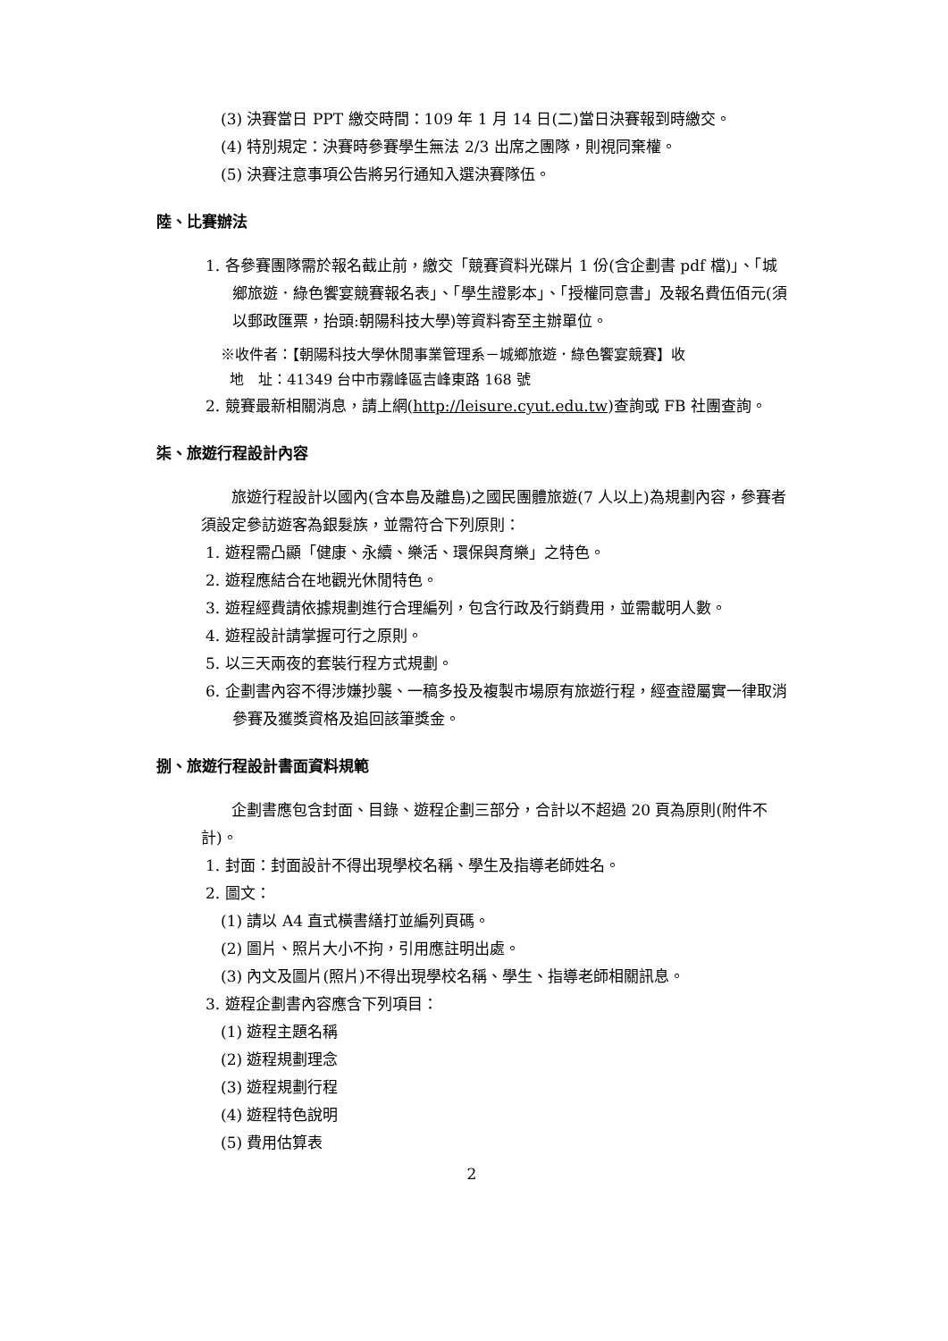(3) 決賽當日 PPT 繳交時間：109 年 1 月 14 日(二)當日決賽報到時繳交。
(4) 特別規定：決賽時參賽學生無法 2/3 出席之團隊，則視同棄權。
(5) 決賽注意事項公告將另行通知入選決賽隊伍。
陸、比賽辦法
1. 各參賽團隊需於報名截止前，繳交「競賽資料光碟片 1 份(含企劃書 pdf 檔)」、「城鄉旅遊．綠色饗宴競賽報名表」、「學生證影本」、「授權同意書」及報名費伍佰元(須以郵政匯票，抬頭:朝陽科技大學)等資料寄至主辦單位。
※收件者：【朝陽科技大學休閒事業管理系－城鄉旅遊．綠色饗宴競賽】收
地　址：41349 台中市霧峰區吉峰東路 168 號
2. 競賽最新相關消息，請上網(http://leisure.cyut.edu.tw)查詢或 FB 社團查詢。
柒、旅遊行程設計內容
旅遊行程設計以國內(含本島及離島)之國民團體旅遊(7 人以上)為規劃內容，參賽者須設定參訪遊客為銀髮族，並需符合下列原則：
1. 遊程需凸顯「健康、永續、樂活、環保與育樂」之特色。
2. 遊程應結合在地觀光休閒特色。
3. 遊程經費請依據規劃進行合理編列，包含行政及行銷費用，並需載明人數。
4. 遊程設計請掌握可行之原則。
5. 以三天兩夜的套裝行程方式規劃。
6. 企劃書內容不得涉嫌抄襲、一稿多投及複製市場原有旅遊行程，經查證屬實一律取消參賽及獲獎資格及追回該筆獎金。
捌、旅遊行程設計書面資料規範
企劃書應包含封面、目錄、遊程企劃三部分，合計以不超過 20 頁為原則(附件不計)。
1. 封面：封面設計不得出現學校名稱、學生及指導老師姓名。
2. 圖文：
(1) 請以 A4 直式橫書繕打並編列頁碼。
(2) 圖片、照片大小不拘，引用應註明出處。
(3) 內文及圖片(照片)不得出現學校名稱、學生、指導老師相關訊息。
3. 遊程企劃書內容應含下列項目：
(1) 遊程主題名稱
(2) 遊程規劃理念
(3) 遊程規劃行程
(4) 遊程特色說明
(5) 費用估算表
2